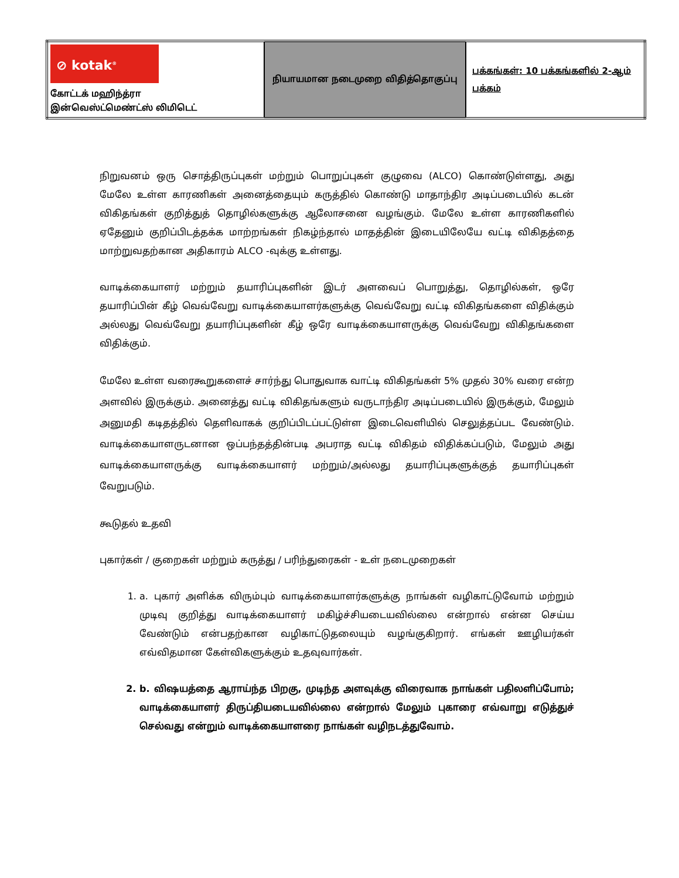| ⊘ kotak<sup>®</sup> கோட்டக் மஹிந்த்ரா இன்வெஸ்ட்மெண்ட்ஸ் லிமிடெட் | நியாயமான நடைமுறை விதித்தொகுப்பு | பக்கங்கள்: 10 பக்கங்களில் 2-ஆம் பக்கம் |
நிறுவனம் ஒரு சொத்திருப்புகள் மற்றும் பொறுப்புகள் குழுவை (ALCO) கொண்டுள்ளது, அது மேலே உள்ள காரணிகள் அனைத்தையும் கருத்தில் கொண்டு மாதாந்திர அடிப்படையில் கடன் விகிதங்கள் குறித்துத் தொழில்களுக்கு ஆலோசனை வழங்கும். மேலே உள்ள காரணிகளில் ஏதேனும் குறிப்பிடத்தக்க மாற்றங்கள் நிகழ்ந்தால் மாதத்தின் இடையிலேயே வட்டி விகிதத்தை மாற்றுவதற்கான அதிகாரம் ALCO -வுக்கு உள்ளது.
வாடிக்கையாளர் மற்றும் தயாரிப்புகளின் இடர் அளவைப் பொறுத்து, தொழில்கள், ஒரே தயாரிப்பின் கீழ் வெவ்வேறு வாடிக்கையாளர்களுக்கு வெவ்வேறு வட்டி விகிதங்களை விதிக்கும் அல்லது வெவ்வேறு தயாரிப்புகளின் கீழ் ஒரே வாடிக்கையாளருக்கு வெவ்வேறு விகிதங்களை விதிக்கும்.
மேலே உள்ள வரைகூறுகளைச் சார்ந்து பொதுவாக வாட்டி விகிதங்கள் 5% முதல் 30% வரை என்ற அளவில் இருக்கும். அனைத்து வட்டி விகிதங்களும் வருடாந்திர அடிப்படையில் இருக்கும், மேலும் அனுமதி கடிதத்தில் தெளிவாகக் குறிப்பிடப்பட்டுள்ள இடைவெளியில் செலுத்தப்பட வேண்டும். வாடிக்கையாளருடனான ஒப்பந்தத்தின்படி அபராத வட்டி விகிதம் விதிக்கப்படும், மேலும் அது வாடிக்கையாளருக்கு வாடிக்கையாளர் மற்றும்/அல்லது தயாரிப்புகளுக்குத் தயாரிப்புகள் வேறுபடும்.
கூடுதல் உதவி
புகார்கள் / குறைகள் மற்றும் கருத்து / பரிந்துரைகள் - உள் நடைமுறைகள்
1. a. புகார் அளிக்க விரும்பும் வாடிக்கையாளர்களுக்கு நாங்கள் வழிகாட்டுவோம் மற்றும் முடிவு குறித்து வாடிக்கையாளர் மகிழ்ச்சியடையவில்லை என்றால் என்ன செய்ய வேண்டும் என்பதற்கான வழிகாட்டுதலையும் வழங்குகிறார். எங்கள் ஊழியர்கள் எவ்விதமான கேள்விகளுக்கும் உதவுவார்கள்.
2. b. விஷயத்தை ஆராய்ந்த பிறகு, முடிந்த அளவுக்கு விரைவாக நாங்கள் பதிலளிப்போம்; வாடிக்கையாளர் திருப்தியடையவில்லை என்றால் மேலும் புகாரை எவ்வாறு எடுத்துச் செல்வது என்றும் வாடிக்கையாளரை நாங்கள் வழிநடத்துவோம்.